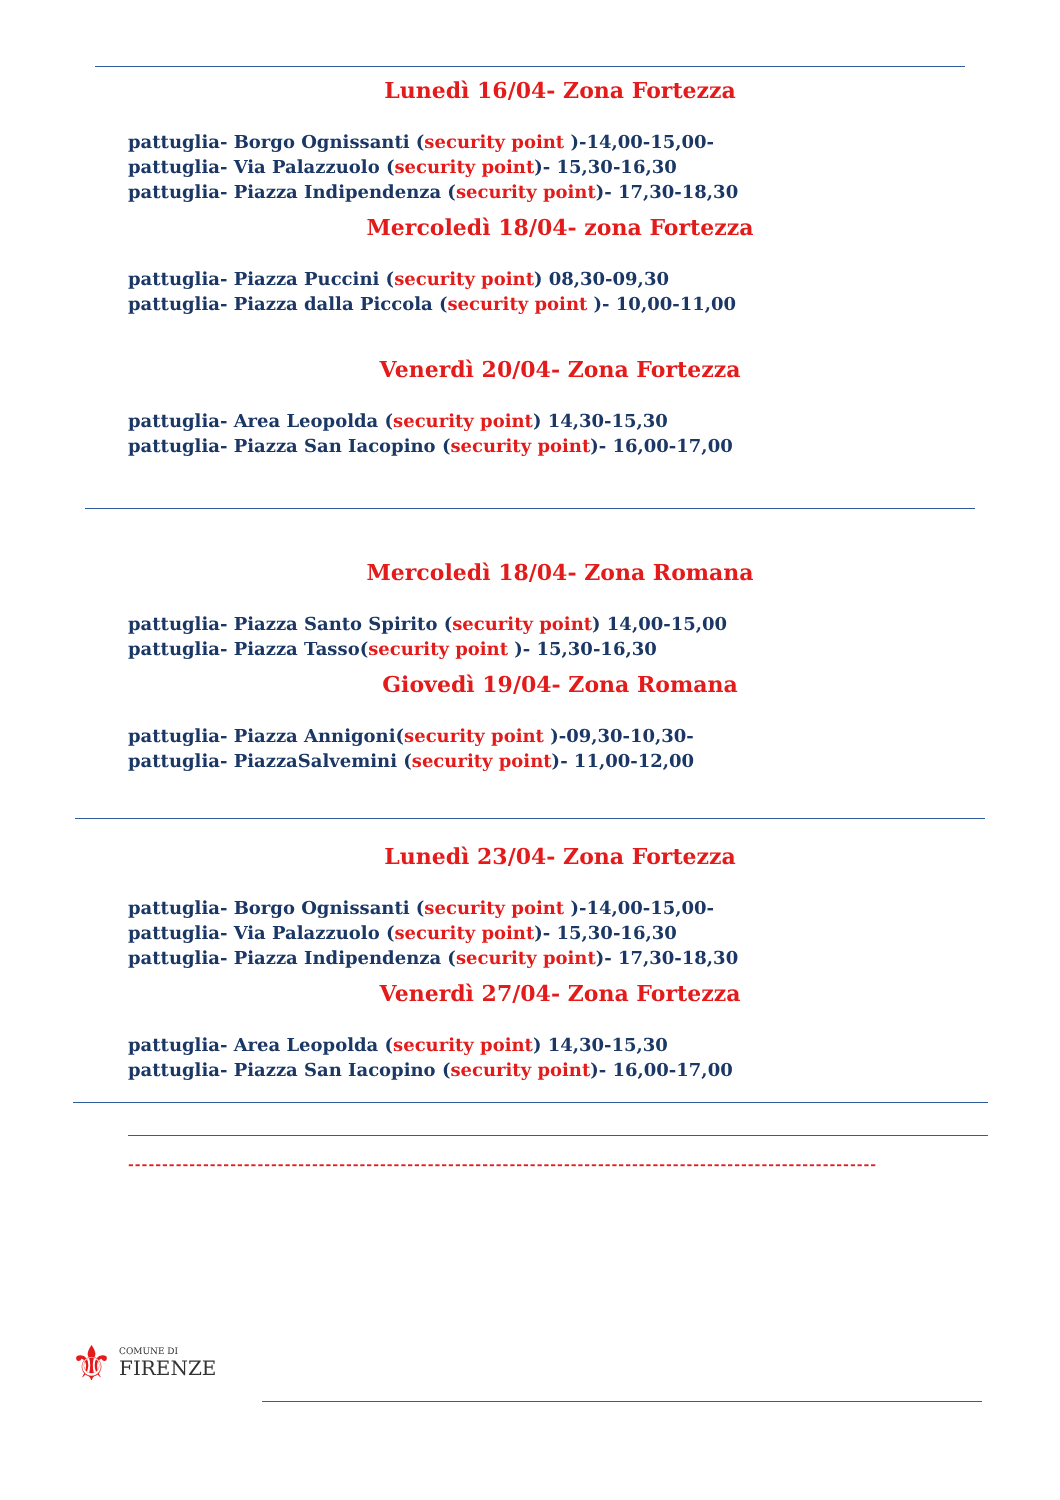Lunedì 16/04- Zona Fortezza
pattuglia- Borgo Ognissanti (security point )-14,00-15,00-
pattuglia- Via Palazzuolo (security point)- 15,30-16,30
pattuglia- Piazza Indipendenza (security point)- 17,30-18,30
Mercoledì 18/04- zona Fortezza
pattuglia- Piazza Puccini (security point) 08,30-09,30
pattuglia- Piazza dalla Piccola (security point )- 10,00-11,00
Venerdì 20/04- Zona Fortezza
pattuglia- Area Leopolda (security point) 14,30-15,30
pattuglia- Piazza San Iacopino (security point)- 16,00-17,00
Mercoledì 18/04- Zona Romana
pattuglia- Piazza Santo Spirito (security point) 14,00-15,00
pattuglia- Piazza Tasso(security point )- 15,30-16,30
Giovedì 19/04- Zona Romana
pattuglia- Piazza Annigoni(security point )-09,30-10,30-
pattuglia- PiazzaSalvemini (security point)- 11,00-12,00
Lunedì 23/04- Zona Fortezza
pattuglia- Borgo Ognissanti (security point )-14,00-15,00-
pattuglia- Via Palazzuolo (security point)- 15,30-16,30
pattuglia- Piazza Indipendenza (security point)- 17,30-18,30
Venerdì 27/04- Zona Fortezza
pattuglia- Area Leopolda (security point) 14,30-15,30
pattuglia- Piazza San Iacopino (security point)- 16,00-17,00
--------------------------------------------------------------------------------------------------------------
⚜
COMUNE DI
FIRENZE